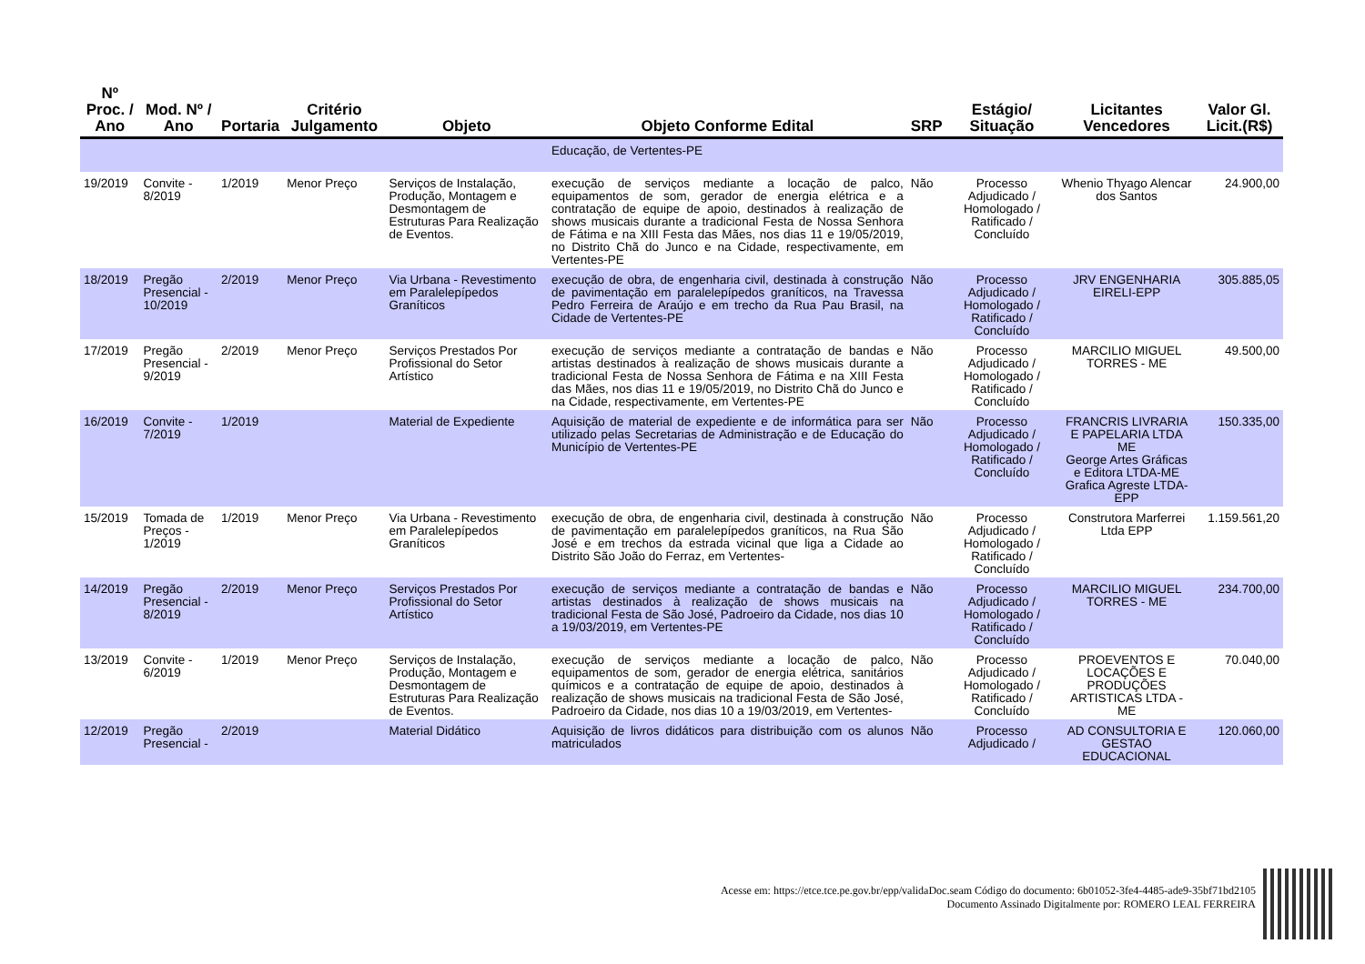| Nº Proc. / Ano | Mod. Nº / Ano | Portaria | Critério Julgamento | Objeto | Objeto Conforme Edital | SRP | Estágio/ Situação | Licitantes Vencedores | Valor Gl. Licit.(R$) |
| --- | --- | --- | --- | --- | --- | --- | --- | --- | --- |
| | | | | | Educação, de Vertentes-PE | | | | |
| 19/2019 | Convite - 8/2019 | 1/2019 | Menor Preço | Serviços de Instalação, Produção, Montagem e Desmontagem de Estruturas Para Realização de Eventos. | execução de serviços mediante a locação de palco, equipamentos de som, gerador de energia elétrica e a contratação de equipe de apoio, destinados à realização de shows musicais durante a tradicional Festa de Nossa Senhora de Fátima e na XIII Festa das Mães, nos dias 11 e 19/05/2019, no Distrito Chã do Junco e na Cidade, respectivamente, em Vertentes-PE | Não | Processo Adjudicado / Homologado / Ratificado / Concluído | Whenio Thyago Alencar dos Santos | 24.900,00 |
| 18/2019 | Pregão Presencial - 10/2019 | 2/2019 | Menor Preço | Via Urbana - Revestimento em Paralelepípedos Graníticos | execução de obra, de engenharia civil, destinada à construção de pavimentação em paralelepípedos graníticos, na Travessa Pedro Ferreira de Araújo e em trecho da Rua Pau Brasil, na Cidade de Vertentes-PE | Não | Processo Adjudicado / Homologado / Ratificado / Concluído | JRV ENGENHARIA EIRELI-EPP | 305.885,05 |
| 17/2019 | Pregão Presencial - 9/2019 | 2/2019 | Menor Preço | Serviços Prestados Por Profissional do Setor Artístico | execução de serviços mediante a contratação de bandas e artistas destinados à realização de shows musicais durante a tradicional Festa de Nossa Senhora de Fátima e na XIII Festa das Mães, nos dias 11 e 19/05/2019, no Distrito Chã do Junco e na Cidade, respectivamente, em Vertentes-PE | Não | Processo Adjudicado / Homologado / Ratificado / Concluído | MARCILIO MIGUEL TORRES - ME | 49.500,00 |
| 16/2019 | Convite - 7/2019 | 1/2019 | | Material de Expediente | Aquisição de material de expediente e de informática para ser utilizado pelas Secretarias de Administração e de Educação do Município de Vertentes-PE | Não | Processo Adjudicado / Homologado / Ratificado / Concluído | FRANCRIS LIVRARIA E PAPELARIA LTDA ME George Artes Gráficas e Editora LTDA-ME Grafica Agreste LTDA-EPP | 150.335,00 |
| 15/2019 | Tomada de Preços - 1/2019 | 1/2019 | Menor Preço | Via Urbana - Revestimento em Paralelepípedos Graníticos | execução de obra, de engenharia civil, destinada à construção de pavimentação em paralelepípedos graníticos, na Rua São José e em trechos da estrada vicinal que liga a Cidade ao Distrito São João do Ferraz, em Vertentes- | Não | Processo Adjudicado / Homologado / Ratificado / Concluído | Construtora Marferrei Ltda EPP | 1.159.561,20 |
| 14/2019 | Pregão Presencial - 8/2019 | 2/2019 | Menor Preço | Serviços Prestados Por Profissional do Setor Artístico | execução de serviços mediante a contratação de bandas e artistas destinados à realização de shows musicais na tradicional Festa de São José, Padroeiro da Cidade, nos dias 10 a 19/03/2019, em Vertentes-PE | Não | Processo Adjudicado / Homologado / Ratificado / Concluído | MARCILIO MIGUEL TORRES - ME | 234.700,00 |
| 13/2019 | Convite - 6/2019 | 1/2019 | Menor Preço | Serviços de Instalação, Produção, Montagem e Desmontagem de Estruturas Para Realização de Eventos. | execução de serviços mediante a locação de palco, equipamentos de som, gerador de energia elétrica, sanitários químicos e a contratação de equipe de apoio, destinados à realização de shows musicais na tradicional Festa de São José, Padroeiro da Cidade, nos dias 10 a 19/03/2019, em Vertentes- | Não | Processo Adjudicado / Homologado / Ratificado / Concluído | PROEVENTOS E LOCAÇÕES E PRODUÇÕES ARTISTICAS LTDA - ME | 70.040,00 |
| 12/2019 | Pregão Presencial - | 2/2019 | | Material Didático | Aquisição de livros didáticos para distribuição com os alunos matriculados | Não | Processo Adjudicado / | AD CONSULTORIA E GESTAO EDUCACIONAL | 120.060,00 |
Acesse em: https://etce.tce.pe.gov.br/epp/validaDoc.seam Código do documento: 6b01052-3fe4-4485-ade9-35bf71bd2105
Documento Assinado Digitalmente por: ROMERO LEAL FERREIRA